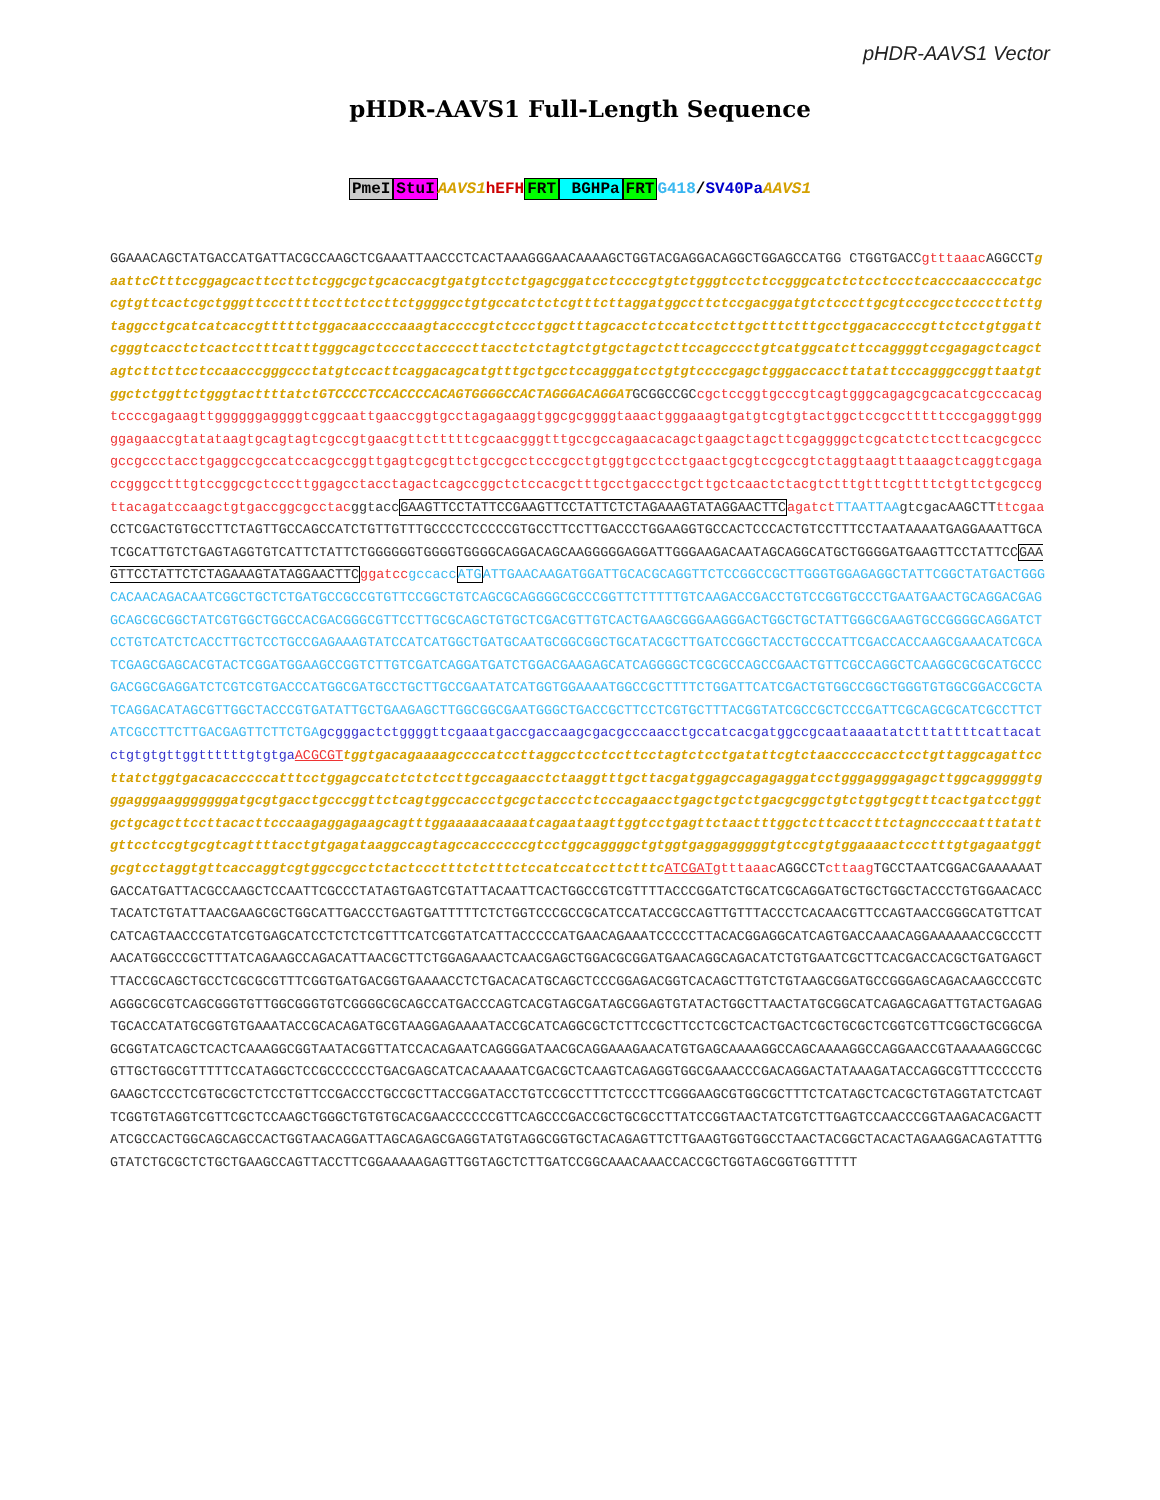pHDR-AAVS1 Vector
pHDR-AAVS1 Full-Length Sequence
PmeI StuI AAVS1 hEFH FRT BGHPa FRT G418/SV40Pa AAVS1
GGAAACAGCTATGACCATGATTACGCCAAGCTCGAAATTAACCCTCACTAAAGGGAACAAAAGCTGGTACGAGGACAGGCTGGAGCCATGG CTGGTGACCgtttaaac AGGCCTgaattcCtttccggagcacttccttctcggcgctgcaccacgtgatgtcctctgagcggatcctccccgtgtctgggtcctctccgggcatctctcctccctcacccaaccccatgccgtgttcactcgctgggttcccttttccttctccttctggggcctgtgccatctctcgtttcttaggatggccttctccgacggatgtctcccttgcgtcccgcctccccttcttgtaggcctgcatcatcaccgtttttctggacaaccccaaagtaccccgtctccctggctttagcacctctccatcctcttgctttctttgcctggacaccccgttctcctgtggattcgggtcacctctcactcctttcatttgggcagctcccctacccccttacctctctagtctgtgctagctcttccagcccctgtcatggcatcttccaggggtccgagagctcagctagtcttcttcctccaacccgggccctatgtccacttcaggacagcatgtttgctgcctccagggatcctgtgtccccgagctgggaccaccttatattcccagggccggttaatgtggctctggttctgggtacttttatctGTCCCCTCCACCCCACAGTGGGGCCACTAGGGACAGGATGCGGCCGCcgctccggtgcccgtcagtgggcagagcgcacatcgcccacagtccccgagaagttggggggaggggtcggcaattgaaccggtgcctagagaaggtggcgcggggtaaactgggaaagtgatgtcgtgtactggctccgcctttttcccgagggtgggggagaaccgtatataagtgcagtagtcgccgtgaacgttctttttcgcaacgggtttgccgccagaacacagctgaagctagcttcgaggggctcgcatctctccttcacgcgcccgccgccctacctgaggccgccatccacgccggttgagtcgcgttctgccgcctcccgcctgtggtgcctcctgaactgcgtccgccgtctaggtaagtttaaagctcaggtcgagaccgggcctttgtccggcgctcccttggagcctacctagactcagccggctctccacgctttgcctgaccctgcttgctcaactctacgtctttgtttcgttttctgttctgcgccgttacagatccaagctgtgaccggcgcctacggtaccGAAGTTCCTATTCCGAAGTTCCTATTCTCTAGAAAGTATAGGAACTTC agatct TTAATTAAgtcgacAAGCTTttcgaa CCTCGACTGTGCCTTCTAGTTGCCAGCCATCTGTTGTTTGCCCCTCCCCCGTGCCTTCCTTGACCCTGGAAGGTGCCACTCCCACTGTCCTTTCCTAATAAAATGAGGAAATTGCATCGCATTGTCTGAGTAGGTGTCATTCTATTCTGGGGGGTGGGGTGGGGCAGGACAGCAAGGGGGAGGATTGGGAAGACAATAGCAGGCATGCTGGGGATGAAGTTCCTATTCCGAAGTTCCTATTCTCTAGAAAGTATAGGAACTTC ggatcc gccacc ATG ATTGAACAAGATGGATTGCACGCAGGTTCTCCGGCCGCTTGGGTGGAGAGGCTATTCGGCTATGACTGGGCACAACAGACAATCGGCTGCTCTGATGCCGCCGTGTTCCGGCTGTCAGCGCAGGGGCGCCCGGTTCTTTTTGTCAAGACCGACCTGTCCGGTGCCCTGAATGAACTGCAGGACGAGGCAGCGCGGCTATCGTGGCTGGCCACGACGGGCGTTCCTTGCGCAGCTGTGCTCGACGTTGTCACTGAAGCGGGAAGGGACTGGCTGCTATTGGGCGAAGTGCCGGGGCAGGATCTCCTGTCATCTCACCTTGCTCCTGCCGAGAAAGTATCCATCATGGCTGATGCAATGCGGCGGCTGCATACGCTTGATCCGGCTACCTGCCCATTCGACCACCAAGCGAAACATCGCATCGAGCGAGCACGTACTCGGATGGAAGCCGGTCTTGTCGATCAGGATGATCTGGACGAAGAGCATCAGGGGCTCGCGCCAGCCGAACTGTTCGCCAGGCTCAAGGCGCGCATGCCCGACGGCGAGGATCTCGTCGTGACCCATGGCGATGCCTGCTTGCCGAATATCATGGTGGAAAATGGCCGCTTTTCTGGATTCATCGACTGTGGCCGGCTGGGTGTGGCGGACCGCTATCAGGACATAGCGTTGGCTACCCGTGATATTGCTGAAGAGCTTGGCGGCGAATGGGCTGACCGCTTCCTCGTGCTTTACGGTATCGCCGCTCCCGATTCGCAGCGCATCGCCTTCTATCGCCTTCTTGACGAGTTCTTCTGA gcgggactctggggttcgaaatgaccgaccaagcgacgcccaacctgccatcacgatggccgcaataaaatatctttattttcattacatctgtgtgttggttttttgtgtga ACGCGT tggtgacagaaaagccccatccttaggcctcctccttcctagtctcctgatattcgtctaacccccacctcctgttaggcagattccttatctggtgacacacccccatttcctggagccatctctctccttgccagaacctctaaggtttgcttacgatggagccagagaggatcctgggagggagagcttggcagggggtgggagggaagggggggatgcgtgacctgcccggttctcagtggccaccctgcgctaccctctcccagaacctgagctgctctgacgcggctgtctggtgcgtttcactgatcctggtgctgcagcttccttacacttcccaagaggagaagcagtttggaaaaacaaaatcagaataagttggtcctgagttctaactttggctcttcacctttctagnccccaatttatattgttcctccgtgcgtcagttttacctgtgagataaggccagtagccaccccccgtcctggcaggggctgtggtgaggagggggtgtccgtgtggaaaactccctttgtgagaatggtgcgtcctaggtgttcaccaggtcgtggccgcctctactccctttctctttctccatccatccttctttc ATCGAT gtttaaac AGGCCTcttaag TGCCTAATCGGACGAAAAAATGACCATGATTACGCCAAGCTCCAATTCGCCCTATAGTGAGTCGTATTACAATTCACTGGCCGTCGTTTTACCCGGATCTGCATCGCAGGATGCTGCTGGCTACCCTGTGGAACACCTACATCTGTATTAACGAAGCGCTGGCATTGACCCTGAGTGATTTTTCTCTGGTCCCGCCGCATCCATACCGCCAGTTGTTTACCCTCACAACGTTCCAGTAACCGGGCATGTTCATCATCAGTAACCCGTATCGTGAGCATCCTCTCTCGTTTCATCGGTATCATTACCCCCATGAACAGAAATCCCCCTTACACGGAGGCATCAGTGACCAAACAGGAAAAAACCGCCCTTAACATGGCCCGCTTTATCAGAAGCCAGACATTAACGCTTCTGGAGAAACTCAACGAGCTGGACGCGGATGAACAGGCAGACATCTGTGAATCGCTTCACGACCACGCTGATGAGCTTTACCGCAGCTGCCTCGCGCGTTTCGGTGATGACGGTGAAAACCTCTGACACATGCAGCTCCCGGAGACGGTCACAGCTTGTCTGTAAGCGGATGCCGGGAGCAGACAAGCCCGTCAGGGCGCGTCAGCGGGTGTTGGCGGGTGTCGGGGCGCAGCCATGACCCAGTCACGTAGCGATAGCGGAGTGTATACTGGCTTAACTATGCGGCATCAGAGCAGATTGTACTGAGAGTGCACCATATGCGGTGTGAAATACCGCACAGATGCGTAAGGAGAAAATACCGCATCAGGCGCTCTTCCGCTTCCTCGCTCACTGACTCGCTGCGCTCGGTCGTTCGGCTGCGGCGAGCGGTATCAGCTCACTCAAAGGCGGTAATACGGTTATCCACAGAATCAGGGGATAACGCAGGAAAGAACATGTGAGCAAAAGGCCAGCAAAAGGCCAGGAACCGTAAAAAGGCCGCGTTGCTGGCGTTTTTCCATAGGCTCCGCCCCCCTGACGAGCATCACAAAAATCGACGCTCAAGTCAGAGGTGGCGAAACCCGACAGGACTATAAAGATACCAGGCGTTTCCCCCTGGAAGCTCCCTCGTGCGCTCTCCTGTTCCGACCCTGCCGCTTACCGGATACCTGTCCGCCTTTCTCCCTTCGGGAAGCGTGGCGCTTTCTCATAGCTCACGCTGTAGGTATCTCAGTTCGGTGTAGGTCGTTCGCTCCAAGCTGGGCTGTGTGCACGAACCCCCCGTTCAGCCCGACCGCTGCGCCTTATCCGGTAACTATCGTCTTGAGTCCAACCCGGTAAGACACGACTTATCGCCACTGGCAGCAGCCACTGGTAACAGGATTAGCAGAGCGAGGTATGTAGGCGGTGCTACAGAGTTCTTGAAGTGGTGGCCTAACTACGGCTACACTAGAAGGACAGTATTTGGTATCTGCGCTCTGCTGAAGCCAGTTACCTTCGGAAAAAGAGTTGGTAGCTCTTGATCCGGCAAACAAACCACCGCTGGTAGCGGTGGTTTTT